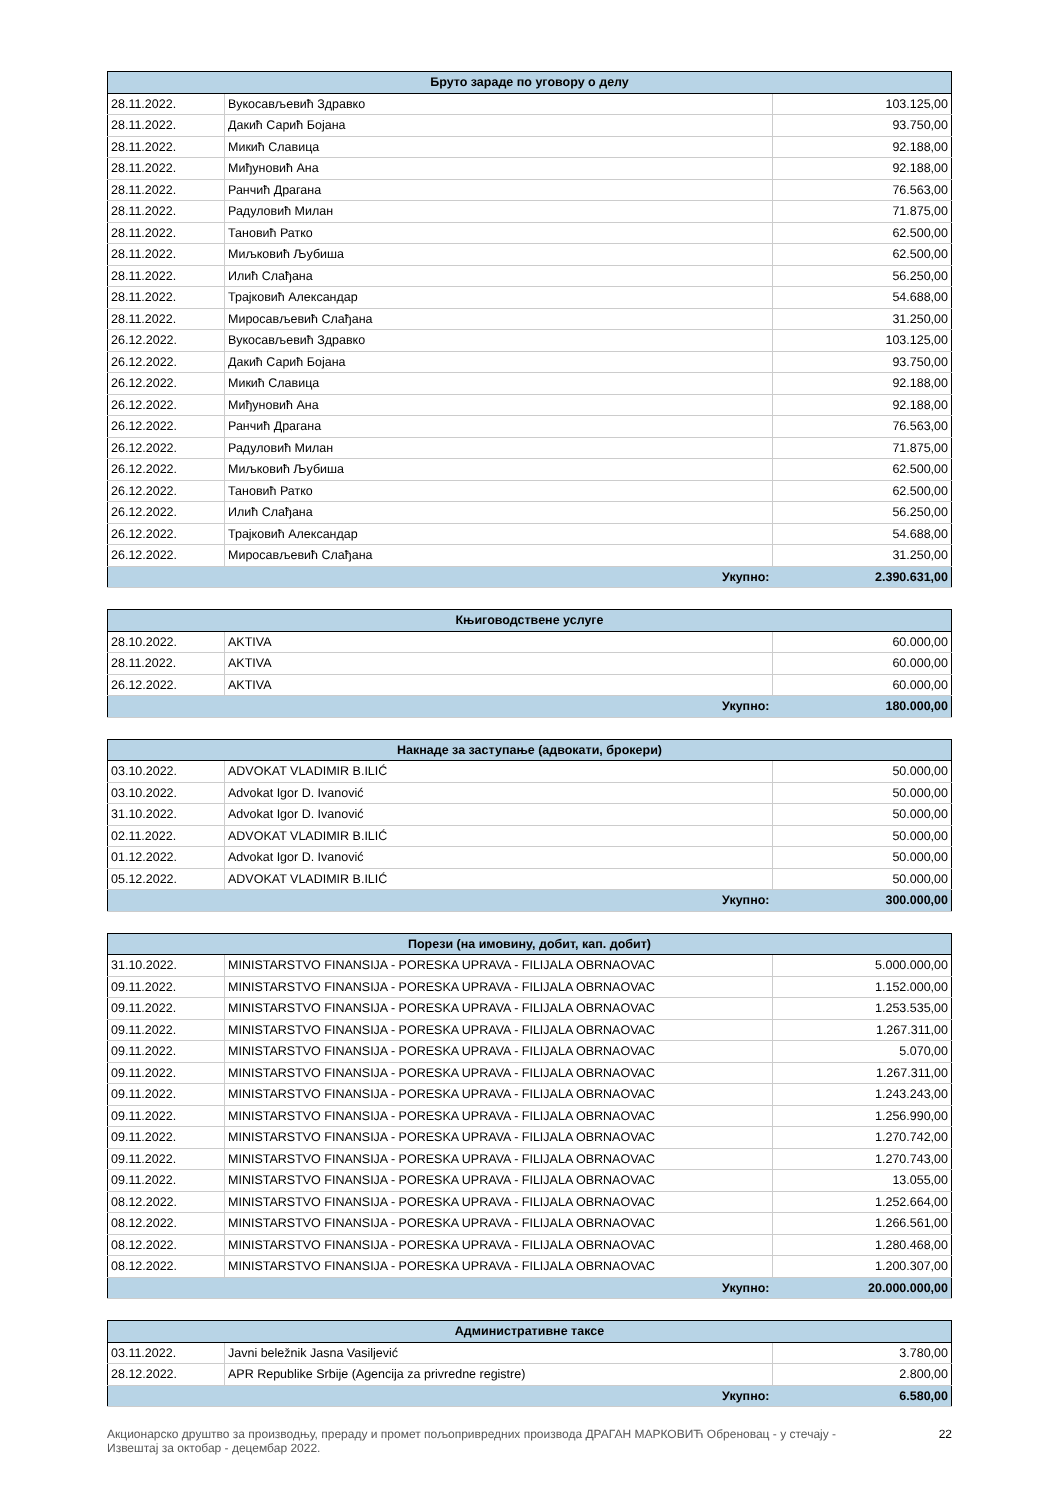| Бруто зараде по уговору о делу | | |
| --- | --- | --- |
| 28.11.2022. | Вукосављевић Здравко | 103.125,00 |
| 28.11.2022. | Дакић Сарић Бојана | 93.750,00 |
| 28.11.2022. | Микић Славица | 92.188,00 |
| 28.11.2022. | Миђуновић Ана | 92.188,00 |
| 28.11.2022. | Ранчић Драгана | 76.563,00 |
| 28.11.2022. | Радуловић Милан | 71.875,00 |
| 28.11.2022. | Тановић Ратко | 62.500,00 |
| 28.11.2022. | Миљковић Љубиша | 62.500,00 |
| 28.11.2022. | Илић Слађана | 56.250,00 |
| 28.11.2022. | Трајковић Александар | 54.688,00 |
| 28.11.2022. | Миросављевић Слађана | 31.250,00 |
| 26.12.2022. | Вукосављевић Здравко | 103.125,00 |
| 26.12.2022. | Дакић Сарић Бојана | 93.750,00 |
| 26.12.2022. | Микић Славица | 92.188,00 |
| 26.12.2022. | Миђуновић Ана | 92.188,00 |
| 26.12.2022. | Ранчић Драгана | 76.563,00 |
| 26.12.2022. | Радуловић Милан | 71.875,00 |
| 26.12.2022. | Миљковић Љубиша | 62.500,00 |
| 26.12.2022. | Тановић Ратко | 62.500,00 |
| 26.12.2022. | Илић Слађана | 56.250,00 |
| 26.12.2022. | Трајковић Александар | 54.688,00 |
| 26.12.2022. | Миросављевић Слађана | 31.250,00 |
| Укупно: | | 2.390.631,00 |
| Књиговодствене услуге | | |
| --- | --- | --- |
| 28.10.2022. | AKTIVA | 60.000,00 |
| 28.11.2022. | AKTIVA | 60.000,00 |
| 26.12.2022. | AKTIVA | 60.000,00 |
| Укупно: | | 180.000,00 |
| Накнаде за заступање (адвокати, брокери) | | |
| --- | --- | --- |
| 03.10.2022. | ADVOKAT VLADIMIR B.ILIĆ | 50.000,00 |
| 03.10.2022. | Advokat Igor D. Ivanović | 50.000,00 |
| 31.10.2022. | Advokat Igor D. Ivanović | 50.000,00 |
| 02.11.2022. | ADVOKAT VLADIMIR B.ILIĆ | 50.000,00 |
| 01.12.2022. | Advokat Igor D. Ivanović | 50.000,00 |
| 05.12.2022. | ADVOKAT VLADIMIR B.ILIĆ | 50.000,00 |
| Укупно: | | 300.000,00 |
| Порези (на имовину, добит, кап. добит) | | |
| --- | --- | --- |
| 31.10.2022. | MINISTARSTVO FINANSIJA - PORESKA UPRAVA - FILIJALA OBRNAOVAC | 5.000.000,00 |
| 09.11.2022. | MINISTARSTVO FINANSIJA - PORESKA UPRAVA - FILIJALA OBRNAOVAC | 1.152.000,00 |
| 09.11.2022. | MINISTARSTVO FINANSIJA - PORESKA UPRAVA - FILIJALA OBRNAOVAC | 1.253.535,00 |
| 09.11.2022. | MINISTARSTVO FINANSIJA - PORESKA UPRAVA - FILIJALA OBRNAOVAC | 1.267.311,00 |
| 09.11.2022. | MINISTARSTVO FINANSIJA - PORESKA UPRAVA - FILIJALA OBRNAOVAC | 5.070,00 |
| 09.11.2022. | MINISTARSTVO FINANSIJA - PORESKA UPRAVA - FILIJALA OBRNAOVAC | 1.267.311,00 |
| 09.11.2022. | MINISTARSTVO FINANSIJA - PORESKA UPRAVA - FILIJALA OBRNAOVAC | 1.243.243,00 |
| 09.11.2022. | MINISTARSTVO FINANSIJA - PORESKA UPRAVA - FILIJALA OBRNAOVAC | 1.256.990,00 |
| 09.11.2022. | MINISTARSTVO FINANSIJA - PORESKA UPRAVA - FILIJALA OBRNAOVAC | 1.270.742,00 |
| 09.11.2022. | MINISTARSTVO FINANSIJA - PORESKA UPRAVA - FILIJALA OBRNAOVAC | 1.270.743,00 |
| 09.11.2022. | MINISTARSTVO FINANSIJA - PORESKA UPRAVA - FILIJALA OBRNAOVAC | 13.055,00 |
| 08.12.2022. | MINISTARSTVO FINANSIJA - PORESKA UPRAVA - FILIJALA OBRNAOVAC | 1.252.664,00 |
| 08.12.2022. | MINISTARSTVO FINANSIJA - PORESKA UPRAVA - FILIJALA OBRNAOVAC | 1.266.561,00 |
| 08.12.2022. | MINISTARSTVO FINANSIJA - PORESKA UPRAVA - FILIJALA OBRNAOVAC | 1.280.468,00 |
| 08.12.2022. | MINISTARSTVO FINANSIJA - PORESKA UPRAVA - FILIJALA OBRNAOVAC | 1.200.307,00 |
| Укупно: | | 20.000.000,00 |
| Административне таксе | | |
| --- | --- | --- |
| 03.11.2022. | Javni beležnik Jasna Vasiljević | 3.780,00 |
| 28.12.2022. | APR Republike Srbije (Agencija za privredne registre) | 2.800,00 |
| Укупно: | | 6.580,00 |
Акционарско друштво за производњу, прераду и промет пољопривредних производа ДРАГАН МАРКОВИЋ Обреновац - у стечају -
Извештај за октобар - децембар 2022. 22